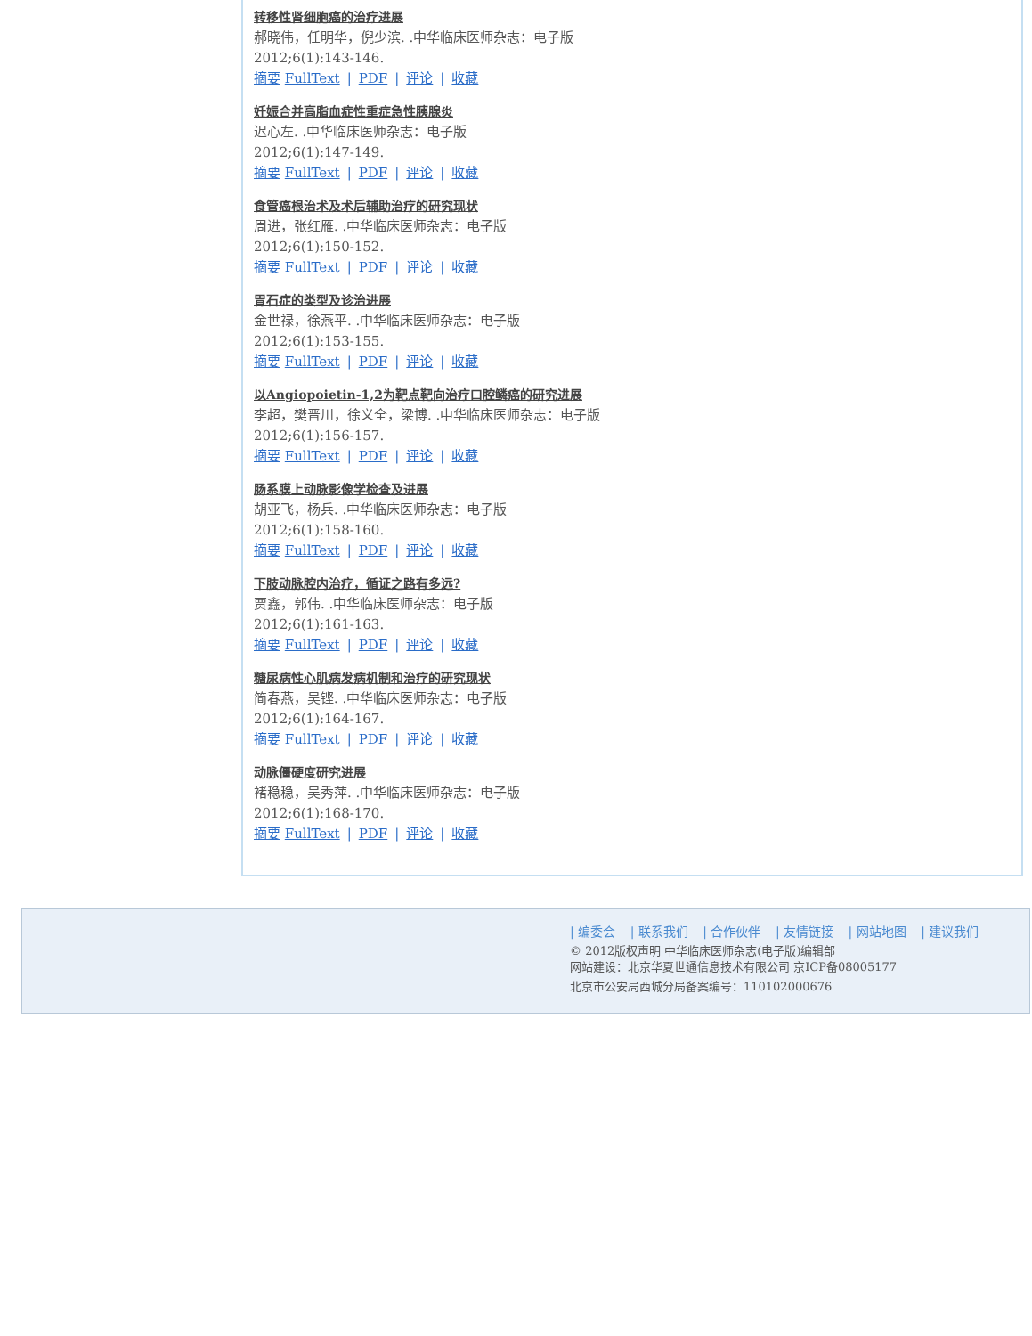转移性肾细胞癌的治疗进展
郝晓伟，任明华，倪少滨. .中华临床医师杂志：电子版
2012;6(1):143-146.
摘要 FullText | PDF | 评论 | 收藏
妊娠合并高脂血症性重症急性胰腺炎
迟心左. .中华临床医师杂志：电子版
2012;6(1):147-149.
摘要 FullText | PDF | 评论 | 收藏
食管癌根治术及术后辅助治疗的研究现状
周进，张红雁. .中华临床医师杂志：电子版
2012;6(1):150-152.
摘要 FullText | PDF | 评论 | 收藏
胃石症的类型及诊治进展
金世禄，徐燕平. .中华临床医师杂志：电子版
2012;6(1):153-155.
摘要 FullText | PDF | 评论 | 收藏
以Angiopoietin-1,2为靶点靶向治疗口腔鳞癌的研究进展
李超，樊晋川，徐义全，梁博. .中华临床医师杂志：电子版
2012;6(1):156-157.
摘要 FullText | PDF | 评论 | 收藏
肠系膜上动脉影像学检查及进展
胡亚飞，杨兵. .中华临床医师杂志：电子版
2012;6(1):158-160.
摘要 FullText | PDF | 评论 | 收藏
下肢动脉腔内治疗，循证之路有多远?
贾鑫，郭伟. .中华临床医师杂志：电子版
2012;6(1):161-163.
摘要 FullText | PDF | 评论 | 收藏
糖尿病性心肌病发病机制和治疗的研究现状
简春燕，吴铿. .中华临床医师杂志：电子版
2012;6(1):164-167.
摘要 FullText | PDF | 评论 | 收藏
动脉僵硬度研究进展
褚稳稳，吴秀萍. .中华临床医师杂志：电子版
2012;6(1):168-170.
摘要 FullText | PDF | 评论 | 收藏
| 编委会 | 联系我们 | 合作伙伴 | 友情链接 | 网站地图 | 建议我们
© 2012版权声明 中华临床医师杂志(电子版)编辑部
网站建设：北京华夏世通信息技术有限公司 京ICP备08005177
北京市公安局西城分局备案编号：110102000676